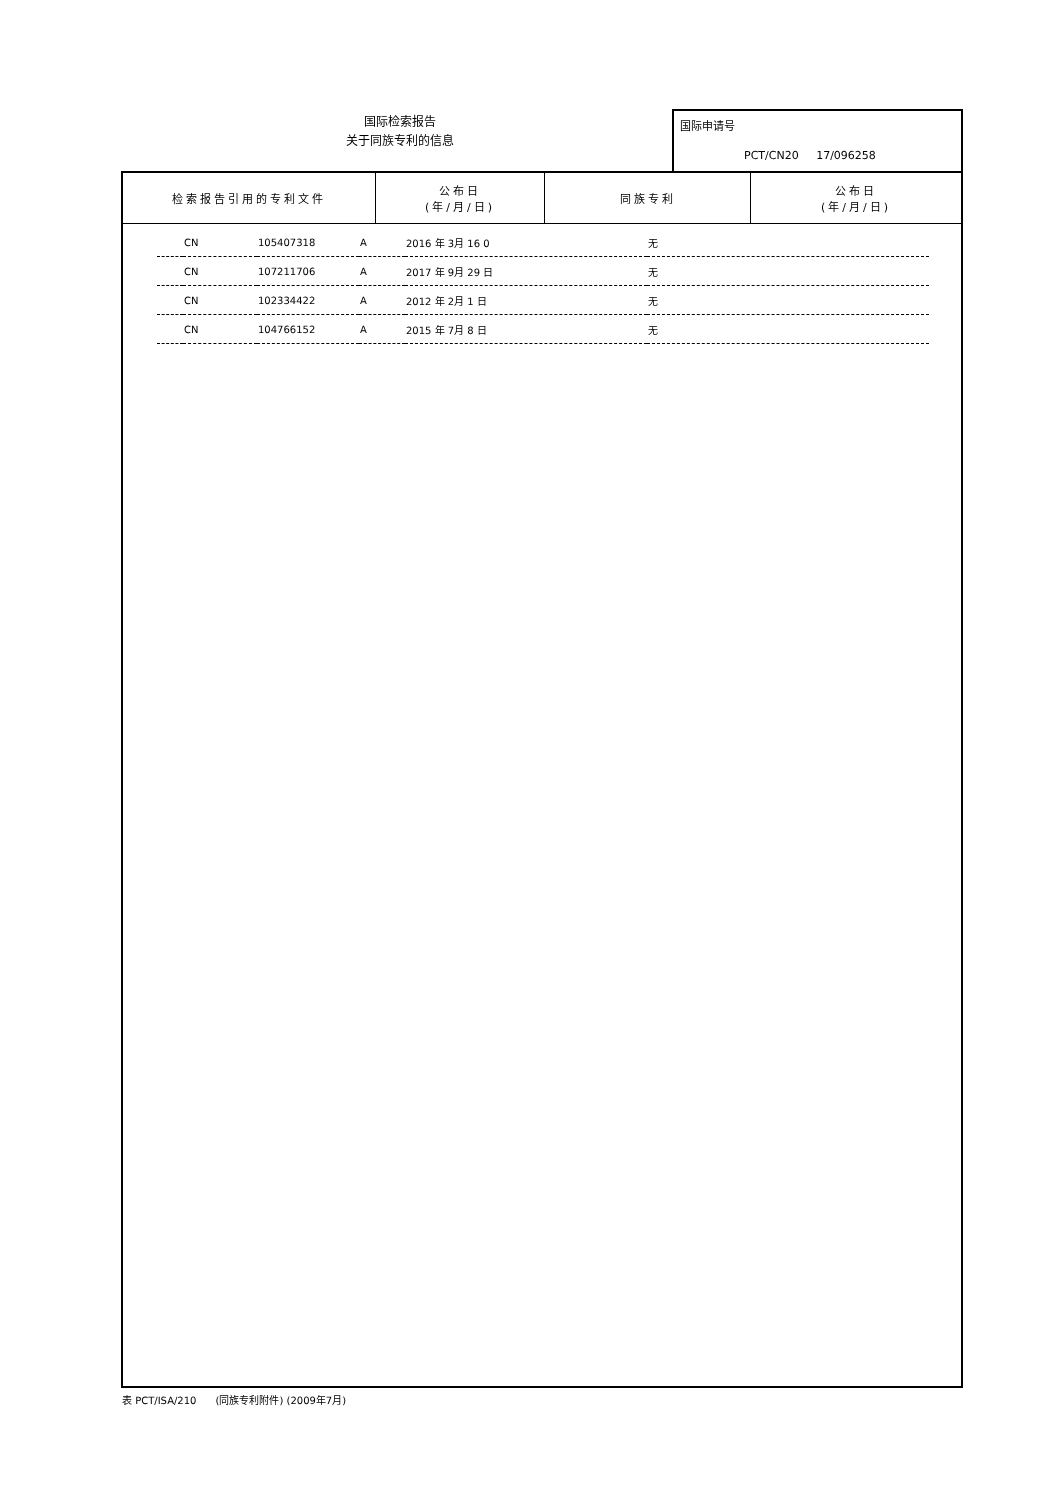国际检索报告
关于同族专利的信息
国际申请号
PCT/CN20 17/096258
| 检索报告引用的专利文件 | 公布日 (年/月/日) | 同族专利 | 公布日 (年/月/日) |
| --- | --- | --- | --- |
| | CN | 105407318 | A | 2016 年 3月 16 0 | 无 |
| | CN | 107211706 | A | 2017 年 9月 29 日 | 无 |
| | CN | 102334422 | A | 2012 年 2月 1 日 | 无 |
| | CN | 104766152 | A | 2015 年 7月 8 日 | 无 |
表 PCT/ISA/210 (同族专利附件) (2009年7月)